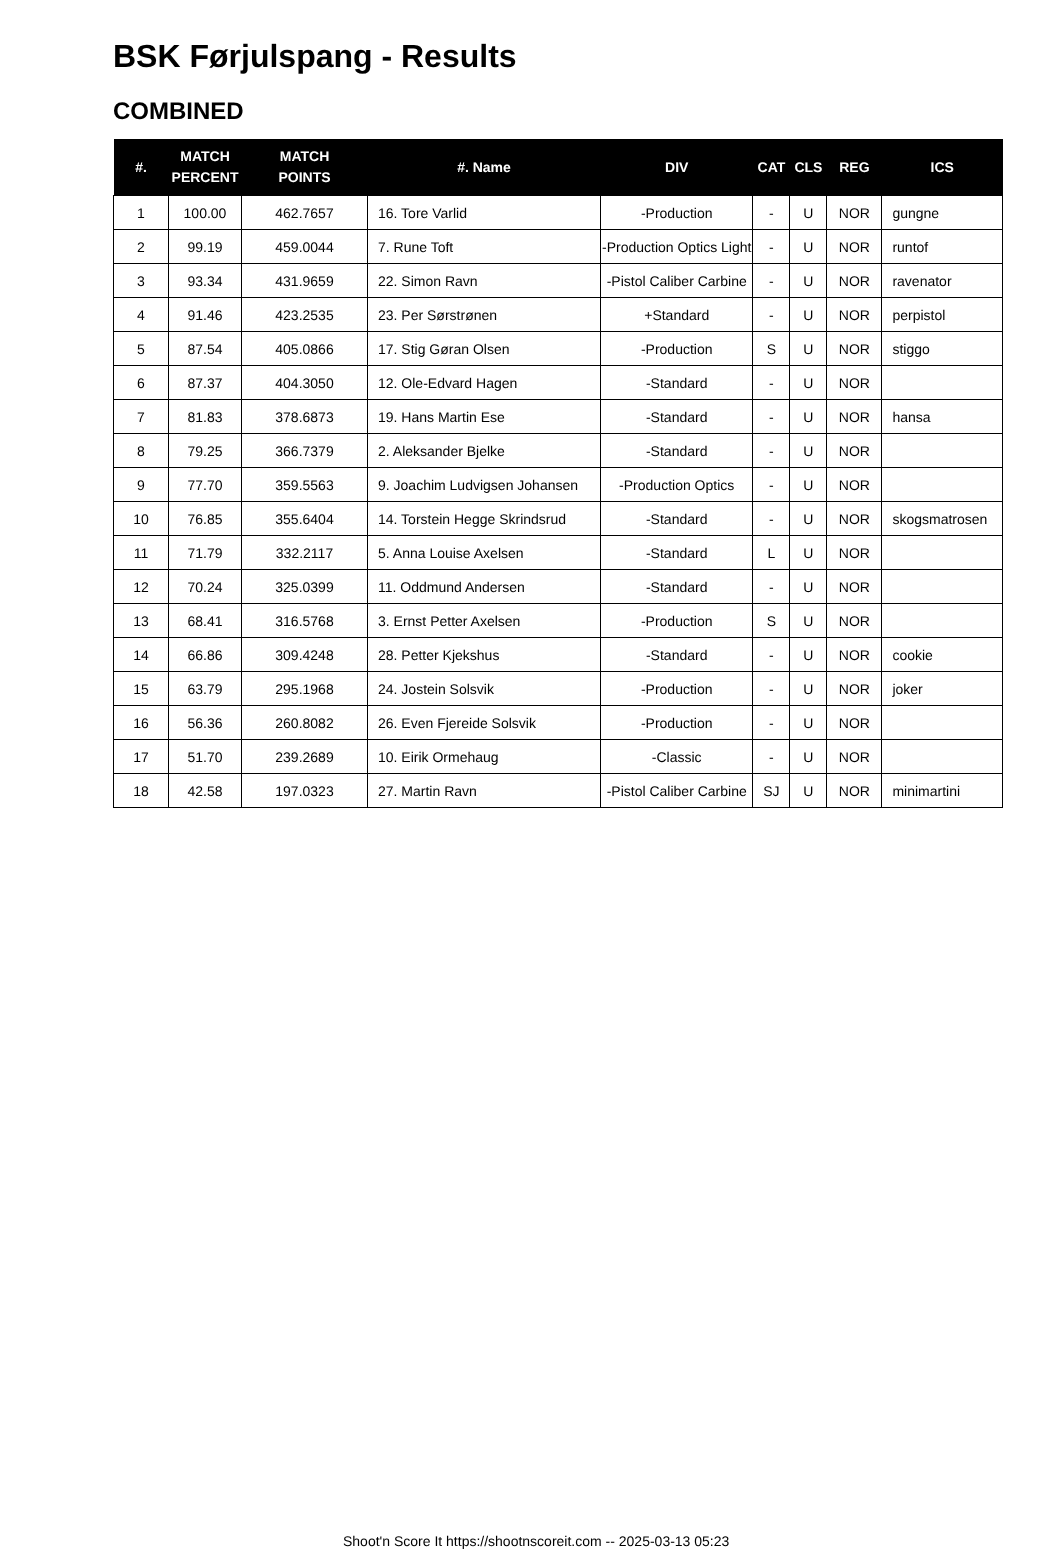BSK Førjulspang - Results
COMBINED
| #. | MATCH PERCENT | MATCH POINTS | #. Name | DIV | CAT | CLS | REG | ICS |
| --- | --- | --- | --- | --- | --- | --- | --- | --- |
| 1 | 100.00 | 462.7657 | 16. Tore Varlid | -Production | - | U | NOR | gungne |
| 2 | 99.19 | 459.0044 | 7. Rune Toft | -Production Optics Light | - | U | NOR | runtof |
| 3 | 93.34 | 431.9659 | 22. Simon Ravn | -Pistol Caliber Carbine | - | U | NOR | ravenator |
| 4 | 91.46 | 423.2535 | 23. Per Sørstrønen | +Standard | - | U | NOR | perpistol |
| 5 | 87.54 | 405.0866 | 17. Stig Gøran Olsen | -Production | S | U | NOR | stiggo |
| 6 | 87.37 | 404.3050 | 12. Ole-Edvard Hagen | -Standard | - | U | NOR | |
| 7 | 81.83 | 378.6873 | 19. Hans Martin Ese | -Standard | - | U | NOR | hansa |
| 8 | 79.25 | 366.7379 | 2. Aleksander Bjelke | -Standard | - | U | NOR | |
| 9 | 77.70 | 359.5563 | 9. Joachim Ludvigsen Johansen | -Production Optics | - | U | NOR | |
| 10 | 76.85 | 355.6404 | 14. Torstein Hegge Skrindsrud | -Standard | - | U | NOR | skogsmatrosen |
| 11 | 71.79 | 332.2117 | 5. Anna Louise Axelsen | -Standard | L | U | NOR | |
| 12 | 70.24 | 325.0399 | 11. Oddmund Andersen | -Standard | - | U | NOR | |
| 13 | 68.41 | 316.5768 | 3. Ernst Petter Axelsen | -Production | S | U | NOR | |
| 14 | 66.86 | 309.4248 | 28. Petter Kjekshus | -Standard | - | U | NOR | cookie |
| 15 | 63.79 | 295.1968 | 24. Jostein Solsvik | -Production | - | U | NOR | joker |
| 16 | 56.36 | 260.8082 | 26. Even Fjereide Solsvik | -Production | - | U | NOR | |
| 17 | 51.70 | 239.2689 | 10. Eirik Ormehaug | -Classic | - | U | NOR | |
| 18 | 42.58 | 197.0323 | 27. Martin Ravn | -Pistol Caliber Carbine | SJ | U | NOR | minimartini |
Shoot'n Score It https://shootnscoreit.com -- 2025-03-13 05:23